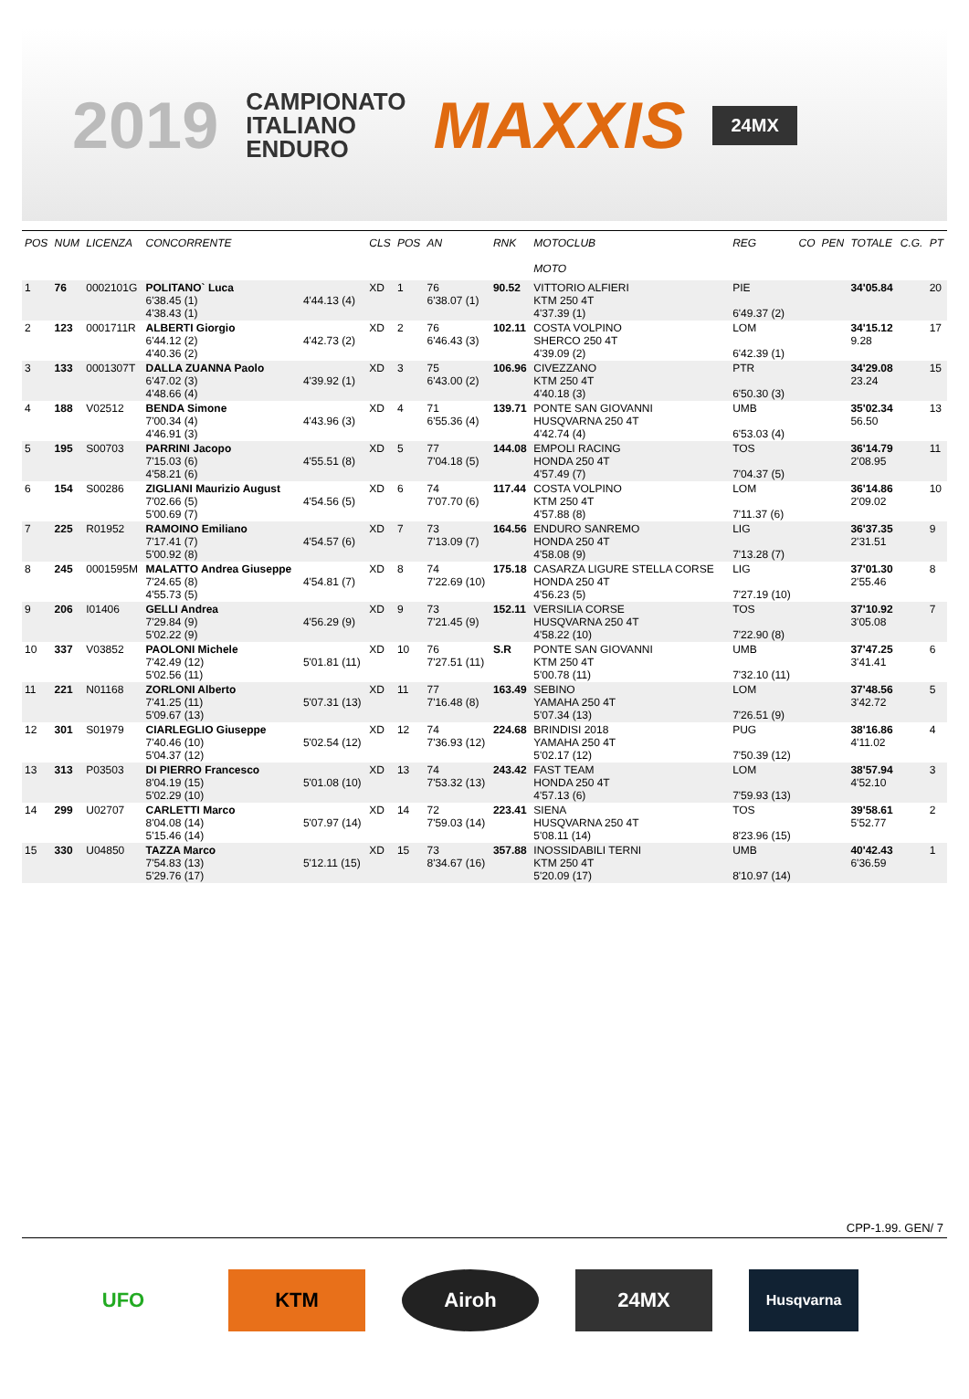2019
CAMPIONATO
ITALIANO
ENDURO
MAXXIS
24MX
| POS | NUM | LICENZA | CONCORRENTE | | CLS | POS | AN | RNK | MOTOCLUB MOTO | | REG | CO | PEN | TOTALE | C.G. | PT |
| --- | --- | --- | --- | --- | --- | --- | --- | --- | --- | --- | --- | --- | --- | --- | --- | --- |
| 1 | 76 | 0002101G | POLITANO` Luca 6'38.45 (1) 4'38.43 (1) | 4'44.13 (4) | XD | 1 | 76 6'38.07 (1) | 90.52 | VITTORIO ALFIERI KTM 250 4T 4'37.39 (1) | | PIE 6'49.37 (2) | | | 34'05.84 | | 20 |
| 2 | 123 | 0001711R | ALBERTI Giorgio 6'44.12 (2) 4'40.36 (2) | 4'42.73 (2) | XD | 2 | 76 6'46.43 (3) | 102.11 | COSTA VOLPINO SHERCO 250 4T 4'39.09 (2) | | LOM 6'42.39 (1) | | | 34'15.12 9.28 | | 17 |
| 3 | 133 | 0001307T | DALLA ZUANNA Paolo 6'47.02 (3) 4'48.66 (4) | 4'39.92 (1) | XD | 3 | 75 6'43.00 (2) | 106.96 | CIVEZZANO KTM 250 4T 4'40.18 (3) | | PTR 6'50.30 (3) | | | 34'29.08 23.24 | | 15 |
| 4 | 188 | V02512 | BENDA Simone 7'00.34 (4) 4'46.91 (3) | 4'43.96 (3) | XD | 4 | 71 6'55.36 (4) | 139.71 | PONTE SAN GIOVANNI HUSQVARNA 250 4T 4'42.74 (4) | | UMB 6'53.03 (4) | | | 35'02.34 56.50 | | 13 |
| 5 | 195 | S00703 | PARRINI Jacopo 7'15.03 (6) 4'58.21 (6) | 4'55.51 (8) | XD | 5 | 77 7'04.18 (5) | 144.08 | EMPOLI RACING HONDA 250 4T 4'57.49 (7) | | TOS 7'04.37 (5) | | | 36'14.79 2'08.95 | | 11 |
| 6 | 154 | S00286 | ZIGLIANI Maurizio August 7'02.66 (5) 5'00.69 (7) | 4'54.56 (5) | XD | 6 | 74 7'07.70 (6) | 117.44 | COSTA VOLPINO KTM 250 4T 4'57.88 (8) | | LOM 7'11.37 (6) | | | 36'14.86 2'09.02 | | 10 |
| 7 | 225 | R01952 | RAMOINO Emiliano 7'17.41 (7) 5'00.92 (8) | 4'54.57 (6) | XD | 7 | 73 7'13.09 (7) | 164.56 | ENDURO SANREMO HONDA 250 4T 4'58.08 (9) | | LIG 7'13.28 (7) | | | 36'37.35 2'31.51 | | 9 |
| 8 | 245 | 0001595M | MALATTO Andrea Giuseppe 7'24.65 (8) 4'55.73 (5) | 4'54.81 (7) | XD | 8 | 74 7'22.69 (10) | 175.18 | CASARZA LIGURE STELLA CORSE HONDA 250 4T 4'56.23 (5) | | LIG 7'27.19 (10) | | | 37'01.30 2'55.46 | | 8 |
| 9 | 206 | I01406 | GELLI Andrea 7'29.84 (9) 5'02.22 (9) | 4'56.29 (9) | XD | 9 | 73 7'21.45 (9) | 152.11 | VERSILIA CORSE HUSQVARNA 250 4T 4'58.22 (10) | | TOS 7'22.90 (8) | | | 37'10.92 3'05.08 | | 7 |
| 10 | 337 | V03852 | PAOLONI Michele 7'42.49 (12) 5'02.56 (11) | 5'01.81 (11) | XD | 10 | 76 7'27.51 (11) | S.R | PONTE SAN GIOVANNI KTM 250 4T 5'00.78 (11) | | UMB 7'32.10 (11) | | | 37'47.25 3'41.41 | | 6 |
| 11 | 221 | N01168 | ZORLONI Alberto 7'41.25 (11) 5'09.67 (13) | 5'07.31 (13) | XD | 11 | 77 7'16.48 (8) | 163.49 | SEBINO YAMAHA 250 4T 5'07.34 (13) | | LOM 7'26.51 (9) | | | 37'48.56 3'42.72 | | 5 |
| 12 | 301 | S01979 | CIARLEGLIO Giuseppe 7'40.46 (10) 5'04.37 (12) | 5'02.54 (12) | XD | 12 | 74 7'36.93 (12) | 224.68 | BRINDISI 2018 YAMAHA 250 4T 5'02.17 (12) | | PUG 7'50.39 (12) | | | 38'16.86 4'11.02 | | 4 |
| 13 | 313 | P03503 | DI PIERRO Francesco 8'04.19 (15) 5'02.29 (10) | 5'01.08 (10) | XD | 13 | 74 7'53.32 (13) | 243.42 | FAST TEAM HONDA 250 4T 4'57.13 (6) | | LOM 7'59.93 (13) | | | 38'57.94 4'52.10 | | 3 |
| 14 | 299 | U02707 | CARLETTI Marco 8'04.08 (14) 5'15.46 (14) | 5'07.97 (14) | XD | 14 | 72 7'59.03 (14) | 223.41 | SIENA HUSQVARNA 250 4T 5'08.11 (14) | | TOS 8'23.96 (15) | | | 39'58.61 5'52.77 | | 2 |
| 15 | 330 | U04850 | TAZZA Marco 7'54.83 (13) 5'29.76 (17) | 5'12.11 (15) | XD | 15 | 73 8'34.67 (16) | 357.88 | INOSSIDABILI TERNI KTM 250 4T 5'20.09 (17) | | UMB 8'10.97 (14) | | | 40'42.43 6'36.59 | | 1 |
CPP-1.99. GEN/ 7
UFO KTM Airoh 24MX
Husqvarna